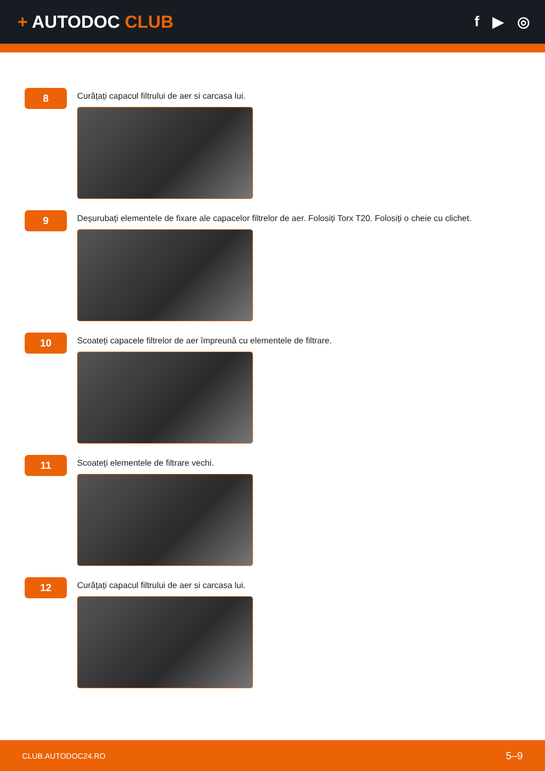+ AUTODOC CLUB
f ▶ ◎
8
Curățați capacul filtrului de aer si carcasa lui.
9
Deșurubați elementele de fixare ale capacelor filtrelor de aer. Folosiți Torx T20. Folosiți o cheie cu clichet.
10
Scoateți capacele filtrelor de aer împreună cu elementele de filtrare.
11
Scoateți elementele de filtrare vechi.
12
Curățați capacul filtrului de aer si carcasa lui.
CLUB.AUTODOC24.RO 5–9